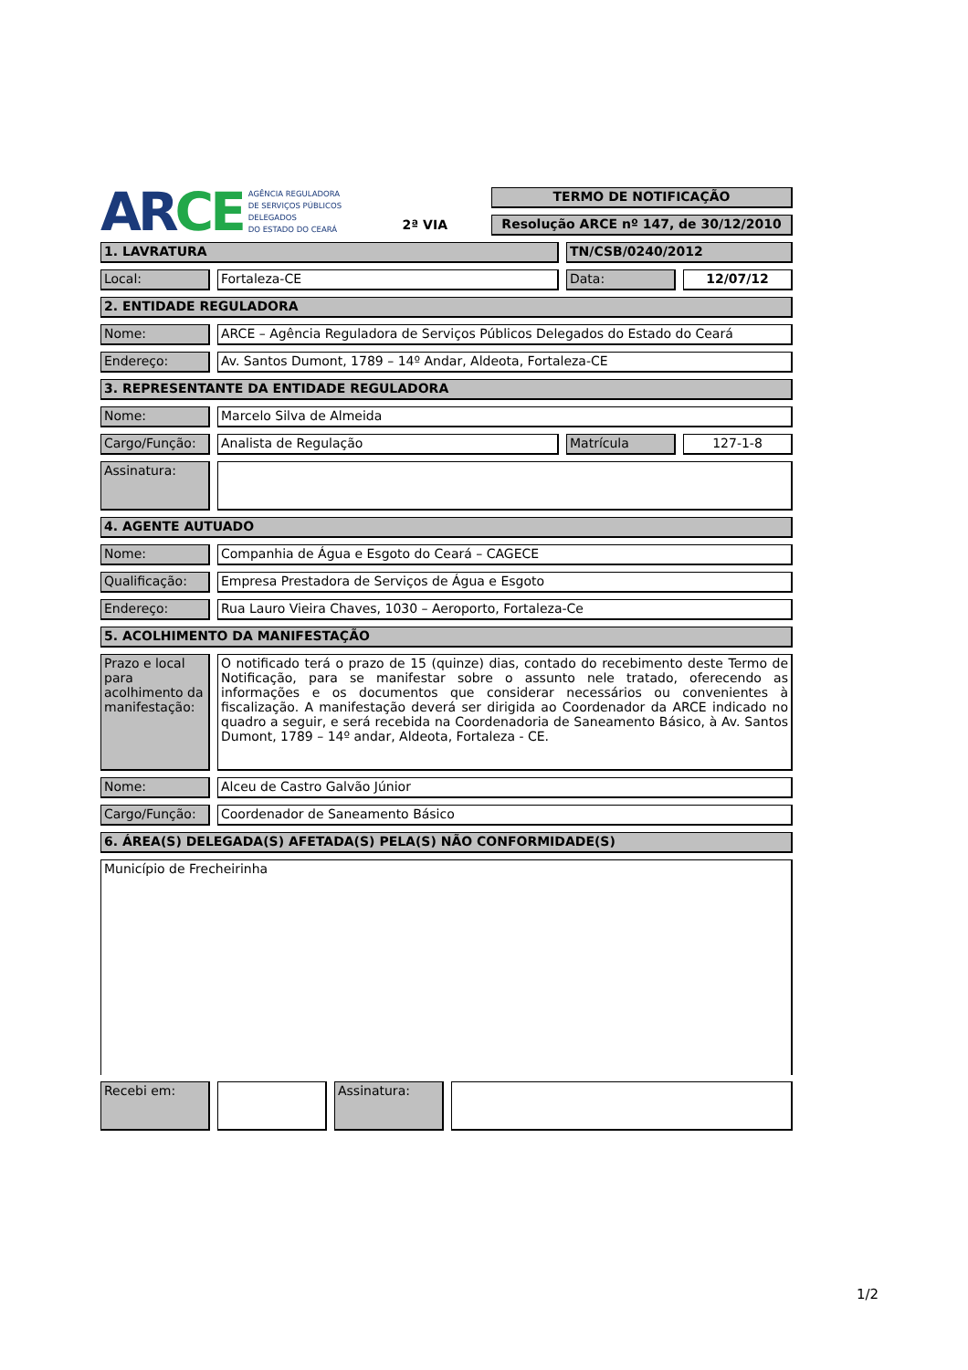AR CE AGÊNCIA REGULADORA
DE SERVIÇOS PÚBLICOS
DELEGADOS
DO ESTADO DO CEARÁ
2ª VIA
TERMO DE NOTIFICAÇÃO
Resolução ARCE nº 147, de 30/12/2010
1. LAVRATURA TN/CSB/0240/2012
Local: Fortaleza-CE Data: 12/07/12
2. ENTIDADE REGULADORA
Nome: ARCE – Agência Reguladora de Serviços Públicos Delegados do Estado do Ceará
Endereço: Av. Santos Dumont, 1789 – 14º Andar, Aldeota, Fortaleza-CE
3. REPRESENTANTE DA ENTIDADE REGULADORA
Nome: Marcelo Silva de Almeida
Cargo/Função: Analista de Regulação Matrícula 127-1-8
Assinatura:
4. AGENTE AUTUADO
Nome: Companhia de Água e Esgoto do Ceará – CAGECE
Qualificação: Empresa Prestadora de Serviços de Água e Esgoto
Endereço: Rua Lauro Vieira Chaves, 1030 – Aeroporto, Fortaleza-Ce
5. ACOLHIMENTO DA MANIFESTAÇÃO
Prazo e local para acolhimento da manifestação:
O notificado terá o prazo de 15 (quinze) dias, contado do recebimento deste Termo de Notificação, para se manifestar sobre o assunto nele tratado, oferecendo as informações e os documentos que considerar necessários ou convenientes à fiscalização. A manifestação deverá ser dirigida ao Coordenador da ARCE indicado no quadro a seguir, e será recebida na Coordenadoria de Saneamento Básico, à Av. Santos Dumont, 1789 – 14º andar, Aldeota, Fortaleza - CE.
Nome: Alceu de Castro Galvão Júnior
Cargo/Função: Coordenador de Saneamento Básico
6. ÁREA(S) DELEGADA(S) AFETADA(S) PELA(S) NÃO CONFORMIDADE(S)
Município de Frecheirinha
Recebi em:
Assinatura:
1/2